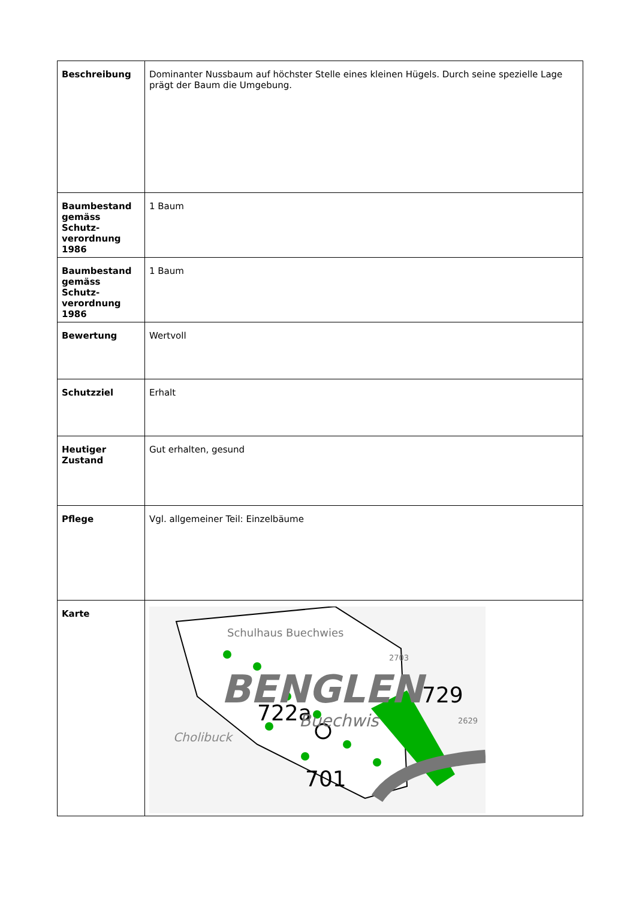| Beschreibung | Dominanter Nussbaum auf höchster Stelle eines kleinen Hügels. Durch seine spezielle Lage prägt der Baum die Umgebung. |
| Baumbestand gemäss Schutz-verordnung 1986 | 1 Baum |
| Baumbestand gemäss Schutz-verordnung 1986 | 1 Baum |
| Bewertung | Wertvoll |
| Schutzziel | Erhalt |
| Heutiger Zustand | Gut erhalten, gesund |
| Pflege | Vgl. allgemeiner Teil: Einzelbäume |
| Karte | Schulhaus Buechwies BENGLEN 729 722a Buechwis Cholibuck 701 2703 2629 |